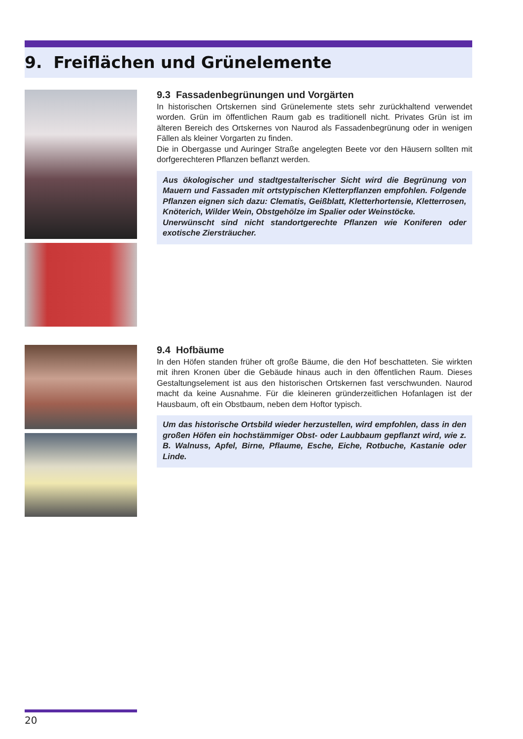9. Freiflächen und Grünelemente
9.3 Fassadenbegrünungen und Vorgärten
In historischen Ortskernen sind Grünelemente stets sehr zurückhaltend verwendet worden. Grün im öffentlichen Raum gab es traditionell nicht. Privates Grün ist im älteren Bereich des Ortskernes von Naurod als Fassadenbegrünung oder in wenigen Fällen als kleiner Vorgarten zu finden.
Die in Obergasse und Auringer Straße angelegten Beete vor den Häusern sollten mit dorfgerechteren Pflanzen beflanzt werden.
Aus ökologischer und stadtgestalterischer Sicht wird die Begrünung von Mauern und Fassaden mit ortstypischen Kletterpflanzen empfohlen. Folgende Pflanzen eignen sich dazu: Clematis, Geißblatt, Kletterhortensie, Kletterrosen, Knöterich, Wilder Wein, Obstgehölze im Spalier oder Weinstöcke.
Unerwünscht sind nicht standortgerechte Pflanzen wie Koniferen oder exotische Ziersträucher.
9.4 Hofbäume
In den Höfen standen früher oft große Bäume, die den Hof beschatteten. Sie wirkten mit ihren Kronen über die Gebäude hinaus auch in den öffentlichen Raum. Dieses Gestaltungselement ist aus den historischen Ortskernen fast verschwunden. Naurod macht da keine Ausnahme. Für die kleineren gründerzeitlichen Hofanlagen ist der Hausbaum, oft ein Obstbaum, neben dem Hoftor typisch.
Um das historische Ortsbild wieder herzustellen, wird empfohlen, dass in den großen Höfen ein hochstämmiger Obst- oder Laubbaum gepflanzt wird, wie z. B. Walnuss, Apfel, Birne, Pflaume, Esche, Eiche, Rotbuche, Kastanie oder Linde.
20